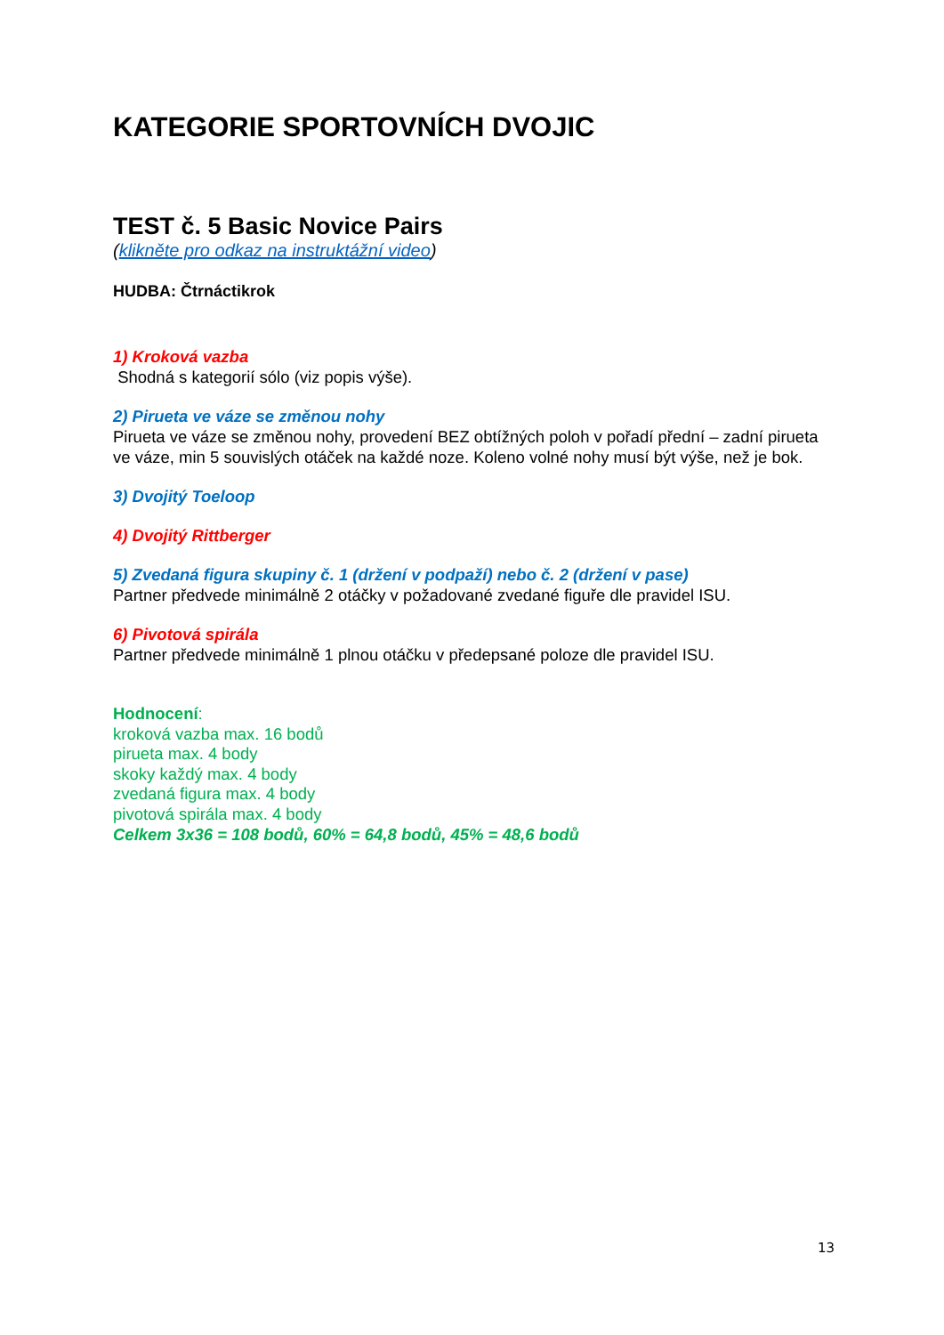KATEGORIE SPORTOVNÍCH DVOJIC
TEST č. 5 Basic Novice Pairs
(klikněte pro odkaz na instruktážní video)
HUDBA: Čtrnáctikrok
1) Kroková vazba
Shodná s kategorií sólo (viz popis výše).
2) Pirueta ve váze se změnou nohy
Pirueta ve váze se změnou nohy, provedení BEZ obtížných poloh v pořadí přední – zadní pirueta ve váze, min 5 souvislých otáček na každé noze. Koleno volné nohy musí být výše, než je bok.
3) Dvojitý Toeloop
4) Dvojitý Rittberger
5) Zvedaná figura skupiny č. 1 (držení v podpaží) nebo č. 2 (držení v pase)
Partner předvede minimálně 2 otáčky v požadované zvedané figuře dle pravidel ISU.
6) Pivotová spirála
Partner předvede minimálně 1 plnou otáčku v předepsané poloze dle pravidel ISU.
Hodnocení:
kroková vazba max. 16 bodů
pirueta max. 4 body
skoky každý max. 4 body
zvedaná figura max. 4 body
pivotová spirála max. 4 body
Celkem 3x36 = 108 bodů, 60% = 64,8 bodů, 45% = 48,6 bodů
13